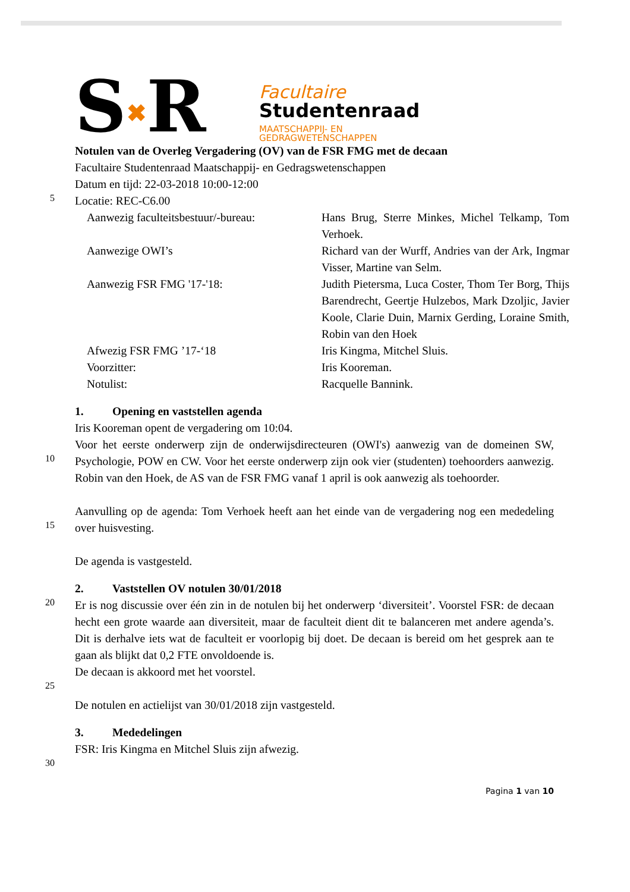S✖R
Facultaire
Studentenraad
MAATSCHAPPIJ- EN
GEDRAGWETENSCHAPPEN
Notulen van de Overleg Vergadering (OV) van de FSR FMG met de decaan
Facultaire Studentenraad Maatschappij- en Gedragswetenschappen
Datum en tijd: 22-03-2018 10:00-12:00
5
Locatie: REC-C6.00
| Aanwezig faculteitsbestuur/-bureau: | Hans Brug, Sterre Minkes, Michel Telkamp, Tom Verhoek. |
| Aanwezige OWI’s | Richard van der Wurff, Andries van der Ark, Ingmar Visser, Martine van Selm. |
| Aanwezig FSR FMG '17-'18: | Judith Pietersma, Luca Coster, Thom Ter Borg, Thijs Barendrecht, Geertje Hulzebos, Mark Dzoljic, Javier Koole, Clarie Duin, Marnix Gerding, Loraine Smith, Robin van den Hoek |
| Afwezig FSR FMG ’17-‘18 | Iris Kingma, Mitchel Sluis. |
| Voorzitter: | Iris Kooreman. |
| Notulist: | Racquelle Bannink. |
1. Opening en vaststellen agenda
Iris Kooreman opent de vergadering om 10:04.
10
Voor het eerste onderwerp zijn de onderwijsdirecteuren (OWI's) aanwezig van de domeinen SW, Psychologie, POW en CW. Voor het eerste onderwerp zijn ook vier (studenten) toehoorders aanwezig. Robin van den Hoek, de AS van de FSR FMG vanaf 1 april is ook aanwezig als toehoorder.
15
Aanvulling op de agenda: Tom Verhoek heeft aan het einde van de vergadering nog een mededeling over huisvesting.
De agenda is vastgesteld.
2. Vaststellen OV notulen 30/01/2018
20
Er is nog discussie over één zin in de notulen bij het onderwerp ‘diversiteit’. Voorstel FSR: de decaan hecht een grote waarde aan diversiteit, maar de faculteit dient dit te balanceren met andere agenda’s. Dit is derhalve iets wat de faculteit er voorlopig bij doet. De decaan is bereid om het gesprek aan te gaan als blijkt dat 0,2 FTE onvoldoende is.
De decaan is akkoord met het voorstel.
25
De notulen en actielijst van 30/01/2018 zijn vastgesteld.
3. Mededelingen
FSR: Iris Kingma en Mitchel Sluis zijn afwezig.
30
Pagina 1 van 10